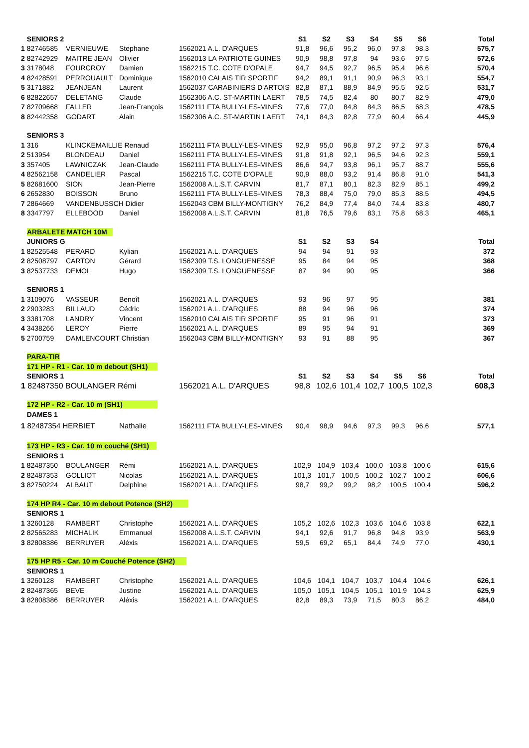| SENIORS 2 | | | | S1 | S2 | S3 | S4 | S5 | S6 | Total |
| --- | --- | --- | --- | --- | --- | --- | --- | --- | --- | --- |
| 1 82746585 | VERNIEUWE | Stephane | 1562021 A.L. D'ARQUES | 91,8 | 96,6 | 95,2 | 96,0 | 97,8 | 98,3 | 575,7 |
| 2 82742929 | MAITRE JEAN | Olivier | 1562013 LA PATRIOTE GUINES | 90,9 | 98,8 | 97,8 | 94 | 93,6 | 97,5 | 572,6 |
| 3 3178048 | FOURCROY | Damien | 1562215 T.C. COTE D'OPALE | 94,7 | 94,5 | 92,7 | 96,5 | 95,4 | 96,6 | 570,4 |
| 4 82428591 | PERROUAULT | Dominique | 1562010 CALAIS TIR SPORTIF | 94,2 | 89,1 | 91,1 | 90,9 | 96,3 | 93,1 | 554,7 |
| 5 3171882 | JEANJEAN | Laurent | 1562037 CARABINIERS D'ARTOIS | 82,8 | 87,1 | 88,9 | 84,9 | 95,5 | 92,5 | 531,7 |
| 6 82822657 | DELETANG | Claude | 1562306 A.C. ST-MARTIN LAERT | 78,5 | 74,5 | 82,4 | 80 | 80,7 | 82,9 | 479,0 |
| 7 82709668 | FALLER | Jean-François | 1562111 FTA BULLY-LES-MINES | 77,6 | 77,0 | 84,8 | 84,3 | 86,5 | 68,3 | 478,5 |
| 8 82442358 | GODART | Alain | 1562306 A.C. ST-MARTIN LAERT | 74,1 | 84,3 | 82,8 | 77,9 | 60,4 | 66,4 | 445,9 |
| SENIORS 3 | | | | | | | | | | |
| 1 316 | KLINCKEMAILLIE Renaud | | 1562111 FTA BULLY-LES-MINES | 92,9 | 95,0 | 96,8 | 97,2 | 97,2 | 97,3 | 576,4 |
| 2 513954 | BLONDEAU | Daniel | 1562111 FTA BULLY-LES-MINES | 91,8 | 91,8 | 92,1 | 96,5 | 94,6 | 92,3 | 559,1 |
| 3 357405 | LAWNICZAK | Jean-Claude | 1562111 FTA BULLY-LES-MINES | 86,6 | 94,7 | 93,8 | 96,1 | 95,7 | 88,7 | 555,6 |
| 4 82562158 | CANDELIER | Pascal | 1562215 T.C. COTE D'OPALE | 90,9 | 88,0 | 93,2 | 91,4 | 86,8 | 91,0 | 541,3 |
| 5 82681600 | SION | Jean-Pierre | 1562008 A.L.S.T. CARVIN | 81,7 | 87,1 | 80,1 | 82,3 | 82,9 | 85,1 | 499,2 |
| 6 2652830 | BOISSON | Bruno | 1562111 FTA BULLY-LES-MINES | 78,3 | 88,4 | 75,0 | 79,0 | 85,3 | 88,5 | 494,5 |
| 7 2864669 | VANDENBUSSCH Didier | | 1562043 CBM BILLY-MONTIGNY | 76,2 | 84,9 | 77,4 | 84,0 | 74,4 | 83,8 | 480,7 |
| 8 3347797 | ELLEBOOD | Daniel | 1562008 A.L.S.T. CARVIN | 81,8 | 76,5 | 79,6 | 83,1 | 75,8 | 68,3 | 465,1 |
| ARBALETE MATCH 10M | | | | | | | | | | |
| JUNIORS G | | | | S1 | S2 | S3 | S4 | | | Total |
| 1 82525548 | PERARD | Kylian | 1562021 A.L. D'ARQUES | 94 | 94 | 91 | 93 | | | 372 |
| 2 82508797 | CARTON | Gérard | 1562309 T.S. LONGUENESSE | 95 | 84 | 94 | 95 | | | 368 |
| 3 82537733 | DEMOL | Hugo | 1562309 T.S. LONGUENESSE | 87 | 94 | 90 | 95 | | | 366 |
| SENIORS 1 | | | | | | | | | | |
| 1 3109076 | VASSEUR | Benoît | 1562021 A.L. D'ARQUES | 93 | 96 | 97 | 95 | | | 381 |
| 2 2903283 | BILLAUD | Cédric | 1562021 A.L. D'ARQUES | 88 | 94 | 96 | 96 | | | 374 |
| 3 3381708 | LANDRY | Vincent | 1562010 CALAIS TIR SPORTIF | 95 | 91 | 96 | 91 | | | 373 |
| 4 3438266 | LEROY | Pierre | 1562021 A.L. D'ARQUES | 89 | 95 | 94 | 91 | | | 369 |
| 5 2700759 | DAMLENCOURT Christian | | 1562043 CBM BILLY-MONTIGNY | 93 | 91 | 88 | 95 | | | 367 |
| PARA-TIR | | | | | | | | | | |
| 171 HP - R1 - Car. 10 m debout (SH1) | | | | | | | | | | |
| SENIORS 1 | | | | S1 | S2 | S3 | S4 | S5 | S6 | Total |
| 1 82487350 BOULANGER Rémi | | | 1562021 A.L. D'ARQUES | 98,8 | 102,6 | 101,4 | 102,7 | 100,5 | 102,3 | 608,3 |
| 172 HP - R2 - Car. 10 m (SH1) | | | | | | | | | | |
| DAMES 1 | | | | | | | | | | |
| 1 82487354 HERBIET | | Nathalie | 1562111 FTA BULLY-LES-MINES | 90,4 | 98,9 | 94,6 | 97,3 | 99,3 | 96,6 | 577,1 |
| 173 HP - R3 - Car. 10 m couché (SH1) | | | | | | | | | | |
| SENIORS 1 | | | | | | | | | | |
| 1 82487350 | BOULANGER | Rémi | 1562021 A.L. D'ARQUES | 102,9 | 104,9 | 103,4 | 100,0 | 103,8 | 100,6 | 615,6 |
| 2 82487353 | GOLLIOT | Nicolas | 1562021 A.L. D'ARQUES | 101,3 | 101,7 | 100,5 | 100,2 | 102,7 | 100,2 | 606,6 |
| 3 82750224 | ALBAUT | Delphine | 1562021 A.L. D'ARQUES | 98,7 | 99,2 | 99,2 | 98,2 | 100,5 | 100,4 | 596,2 |
| 174 HP R4 - Car. 10 m debout Potence (SH2) | | | | | | | | | | |
| SENIORS 1 | | | | | | | | | | |
| 1 3260128 | RAMBERT | Christophe | 1562021 A.L. D'ARQUES | 105,2 | 102,6 | 102,3 | 103,6 | 104,6 | 103,8 | 622,1 |
| 2 82565283 | MICHALIK | Emmanuel | 1562008 A.L.S.T. CARVIN | 94,1 | 92,6 | 91,7 | 96,8 | 94,8 | 93,9 | 563,9 |
| 3 82808386 | BERRUYER | Aléxis | 1562021 A.L. D'ARQUES | 59,5 | 69,2 | 65,1 | 84,4 | 74,9 | 77,0 | 430,1 |
| 175 HP R5 - Car. 10 m Couché Potence (SH2) | | | | | | | | | | |
| SENIORS 1 | | | | | | | | | | |
| 1 3260128 | RAMBERT | Christophe | 1562021 A.L. D'ARQUES | 104,6 | 104,1 | 104,7 | 103,7 | 104,4 | 104,6 | 626,1 |
| 2 82487365 | BEVE | Justine | 1562021 A.L. D'ARQUES | 105,0 | 105,1 | 104,5 | 105,1 | 101,9 | 104,3 | 625,9 |
| 3 82808386 | BERRUYER | Aléxis | 1562021 A.L. D'ARQUES | 82,8 | 89,3 | 73,9 | 71,5 | 80,3 | 86,2 | 484,0 |